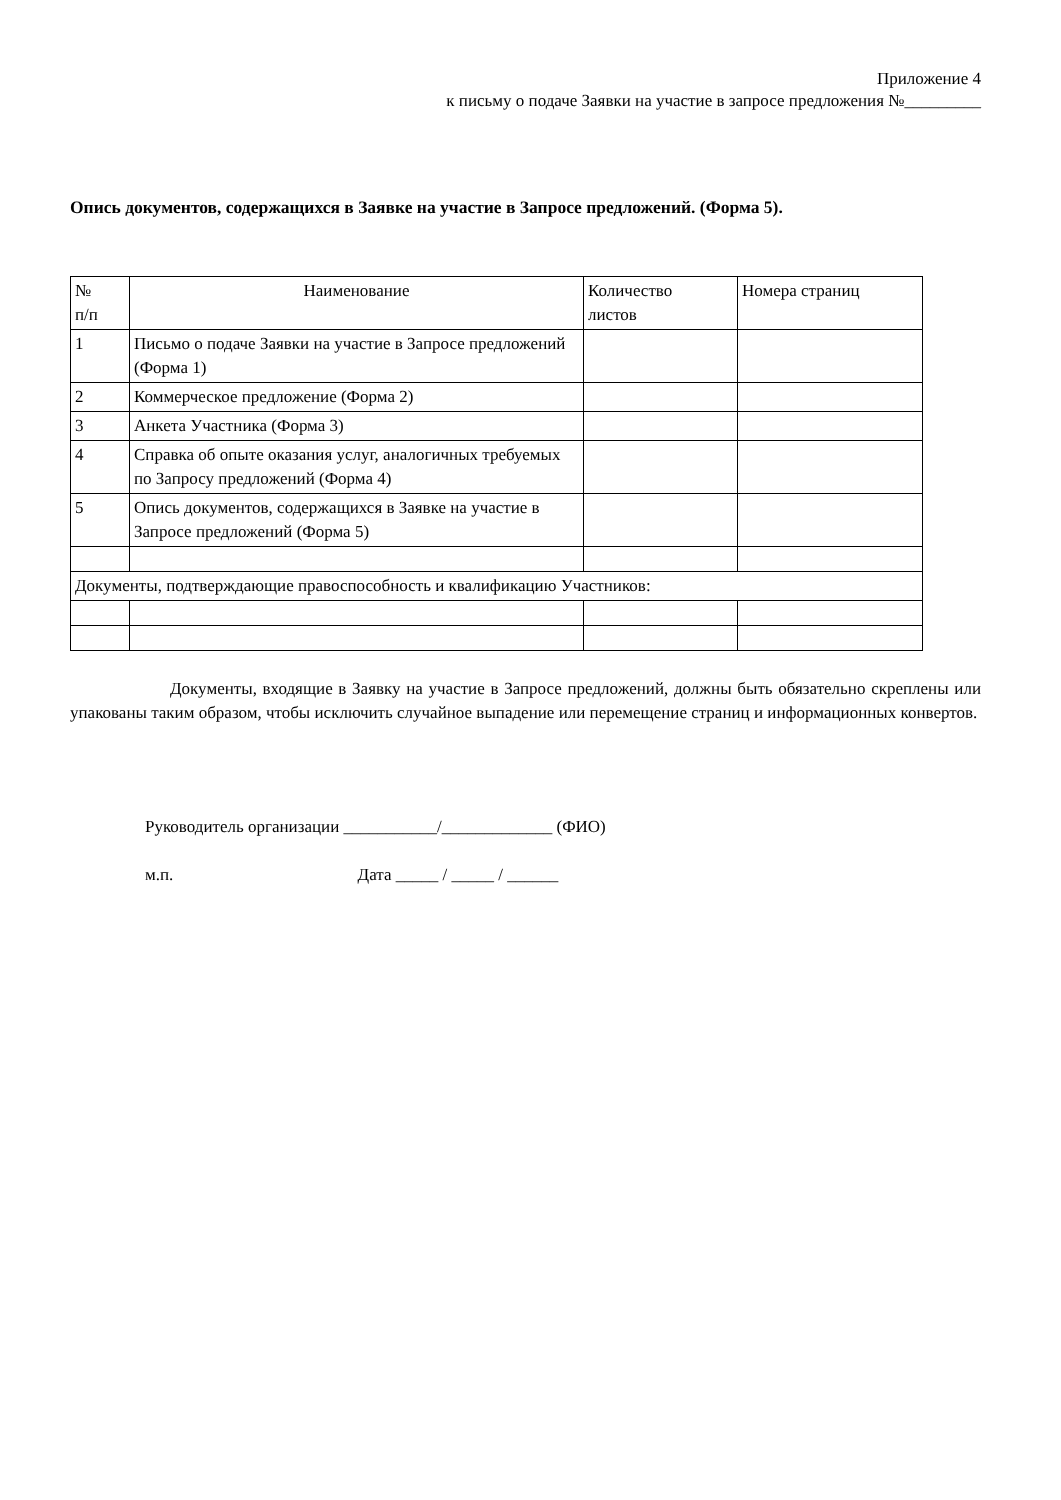Приложение 4
к письму о подаче Заявки на участие в запросе предложения №_________
Опись документов, содержащихся в Заявке на участие в Запросе предложений. (Форма 5).
| № п/п | Наименование | Количество листов | Номера страниц |
| 1 | Письмо о подаче Заявки на участие в Запросе предложений (Форма 1) | | |
| 2 | Коммерческое предложение (Форма 2) | | |
| 3 | Анкета Участника (Форма 3) | | |
| 4 | Справка об опыте оказания услуг, аналогичных требуемых по Запросу предложений (Форма 4) | | |
| 5 | Опись документов, содержащихся в Заявке на участие в Запросе предложений (Форма 5) | | |
| Документы, подтверждающие правоспособность и квалификацию Участников: | | | |
Документы, входящие в Заявку на участие в Запросе предложений, должны быть обязательно скреплены или упакованы таким образом, чтобы исключить случайное выпадение или перемещение страниц и информационных конвертов.
Руководитель организации ___________/_____________ (ФИО)
м.п. Дата _____ / _____ / ______